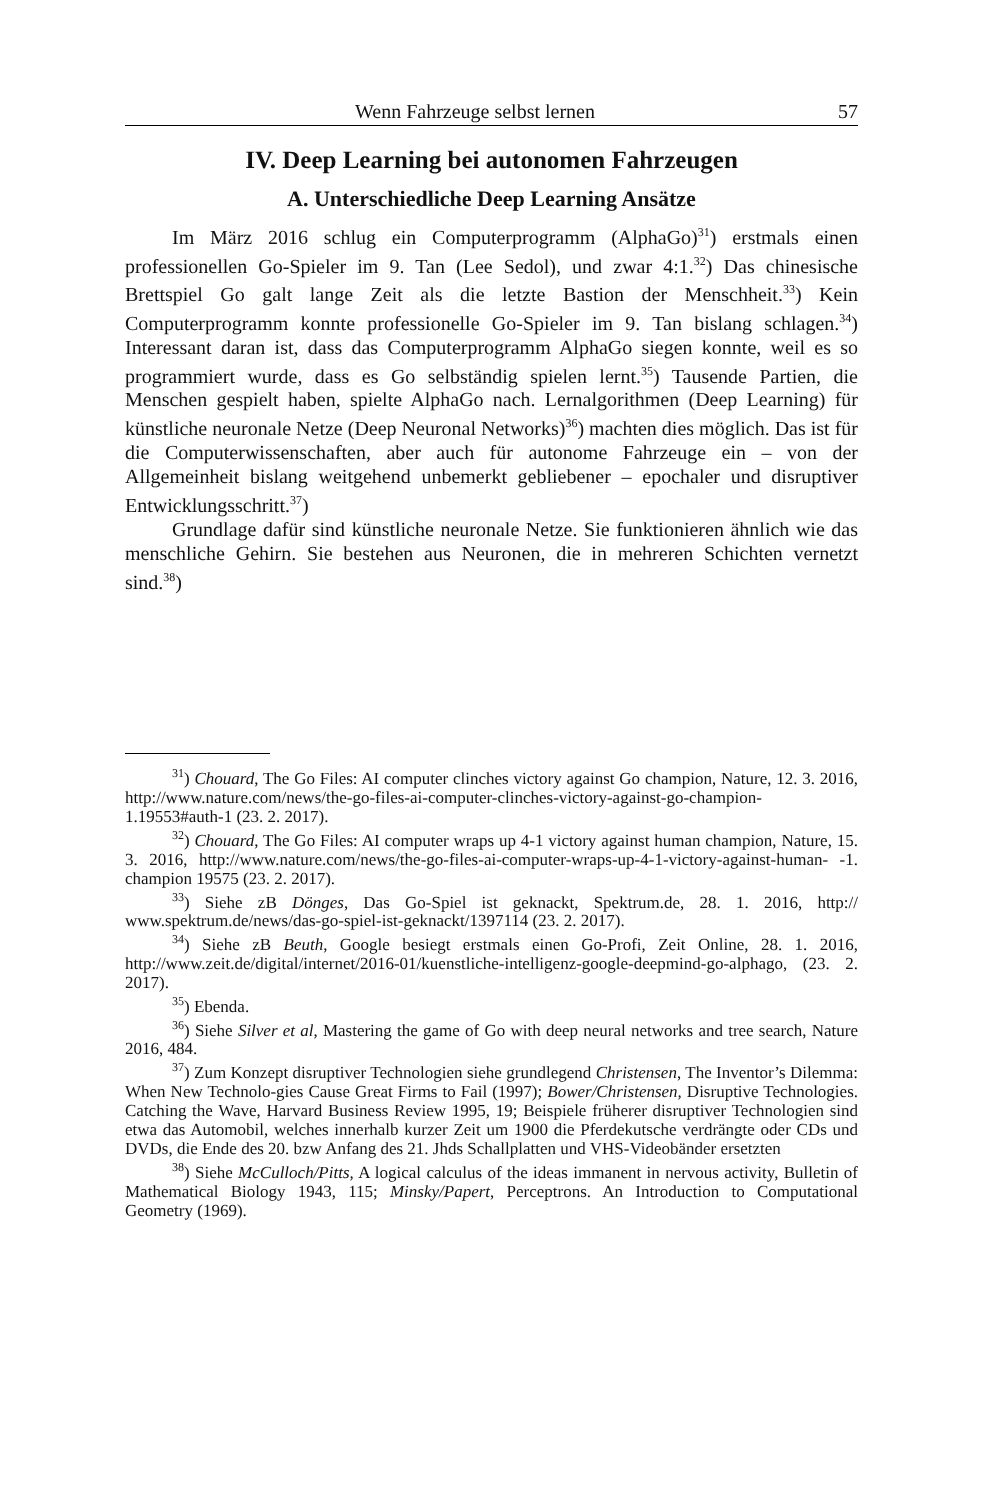Wenn Fahrzeuge selbst lernen 57
IV. Deep Learning bei autonomen Fahrzeugen
A. Unterschiedliche Deep Learning Ansätze
Im März 2016 schlug ein Computerprogramm (AlphaGo)<sup>31</sup>) erstmals einen professionellen Go-Spieler im 9. Tan (Lee Sedol), und zwar 4:1.<sup>32</sup>) Das chinesische Brettspiel Go galt lange Zeit als die letzte Bastion der Menschheit.<sup>33</sup>) Kein Computerprogramm konnte professionelle Go-Spieler im 9. Tan bislang schlagen.<sup>34</sup>) Interessant daran ist, dass das Computerprogramm AlphaGo siegen konnte, weil es so programmiert wurde, dass es Go selbständig spielen lernt.<sup>35</sup>) Tausende Partien, die Menschen gespielt haben, spielte AlphaGo nach. Lernalgorithmen (Deep Learning) für künstliche neuronale Netze (Deep Neuronal Networks)<sup>36</sup>) machten dies möglich. Das ist für die Computerwissenschaften, aber auch für autonome Fahrzeuge ein – von der Allgemeinheit bislang weitgehend unbemerkt gebliebener – epochaler und disruptiver Entwicklungsschritt.<sup>37</sup>)
Grundlage dafür sind künstliche neuronale Netze. Sie funktionieren ähnlich wie das menschliche Gehirn. Sie bestehen aus Neuronen, die in mehreren Schichten vernetzt sind.<sup>38</sup>)
<sup>31</sup>) Chouard, The Go Files: AI computer clinches victory against Go champion, Nature, 12. 3. 2016, http://www.nature.com/news/the-go-files-ai-computer-clinches-victory-against-go-champion-1.19553#auth-1 (23. 2. 2017).
<sup>32</sup>) Chouard, The Go Files: AI computer wraps up 4-1 victory against human champion, Nature, 15. 3. 2016, http://www.nature.com/news/the-go-files-ai-computer-wraps-up-4-1-victory-against-human- -1. champion 19575 (23. 2. 2017).
<sup>33</sup>) Siehe zB Dönges, Das Go-Spiel ist geknackt, Spektrum.de, 28. 1. 2016, http:// www.spektrum.de/news/das-go-spiel-ist-geknackt/1397114 (23. 2. 2017).
<sup>34</sup>) Siehe zB Beuth, Google besiegt erstmals einen Go-Profi, Zeit Online, 28. 1. 2016, http://www.zeit.de/digital/internet/2016-01/kuenstliche-intelligenz-google-deepmind-go-alphago, (23. 2. 2017).
<sup>35</sup>) Ebenda.
<sup>36</sup>) Siehe Silver et al, Mastering the game of Go with deep neural networks and tree search, Nature 2016, 484.
<sup>37</sup>) Zum Konzept disruptiver Technologien siehe grundlegend Christensen, The Inventor’s Dilemma: When New Technolo-gies Cause Great Firms to Fail (1997); Bower/Christensen, Disruptive Technologies. Catching the Wave, Harvard Business Review 1995, 19; Beispiele früherer disruptiver Technologien sind etwa das Automobil, welches innerhalb kurzer Zeit um 1900 die Pferdekutsche verdrängte oder CDs und DVDs, die Ende des 20. bzw Anfang des 21. Jhds Schallplatten und VHS-Videobänder ersetzten
<sup>38</sup>) Siehe McCulloch/Pitts, A logical calculus of the ideas immanent in nervous activity, Bulletin of Mathematical Biology 1943, 115; Minsky/Papert, Perceptrons. An Introduction to Computational Geometry (1969).